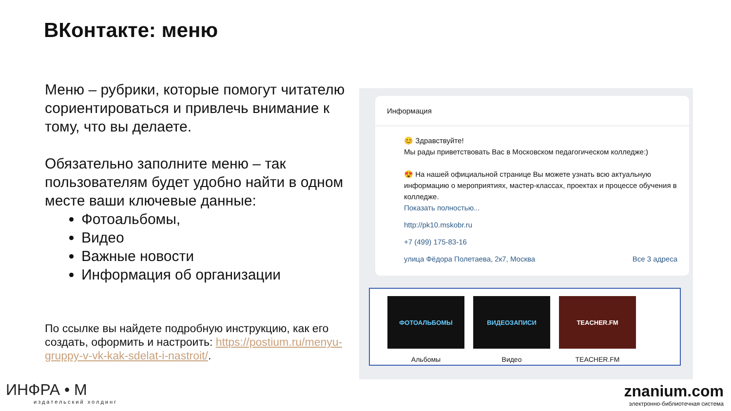ВКонтакте: меню
Меню – рубрики, которые помогут читателю сориентироваться и привлечь внимание к тому, что вы делаете.
Обязательно заполните меню – так пользователям будет удобно найти в одном месте ваши ключевые данные:
Фотоальбомы,
Видео
Важные новости
Информация об организации
По ссылке вы найдете подробную инструкцию, как его создать, оформить и настроить: https://postium.ru/menyu-gruppy-v-vk-kak-sdelat-i-nastroit/.
Информация
😊 Здравствуйте!
Мы рады приветствовать Вас в Московском педагогическом колледже:)
😍 На нашей официальной странице Вы можете узнать всю актуальную информацию о мероприятиях, мастер-классах, проектах и процессе обучения в колледже.
Показать полностью...
http://pk10.mskobr.ru
+7 (499) 175-83-16
улица Фёдора Полетаева, 2к7, Москва Все 3 адреса
ФОТОАЛЬБОМЫ
Альбомы
ВИДЕОЗАПИСИ
Видео
TEACHER.FM
TEACHER.FM
ИНФРА • М
издательский холдинг
znanium.com
электронно-библиотечная система